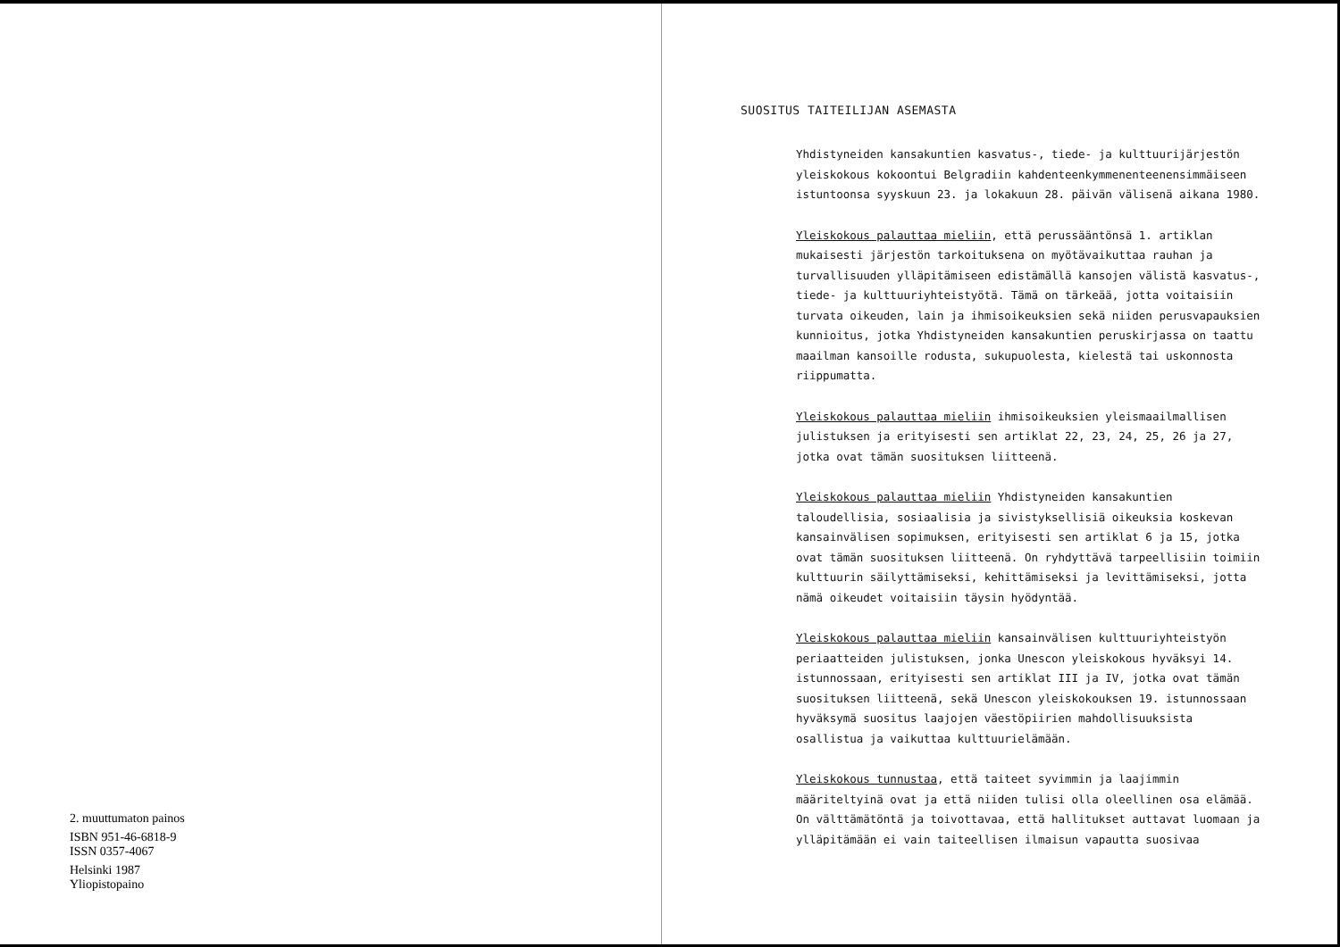2. muuttumaton painos
ISBN 951-46-6818-9
ISSN 0357-4067
Helsinki 1987
Yliopistopaino
SUOSITUS TAITEILIJAN ASEMASTA
Yhdistyneiden kansakuntien kasvatus-, tiede- ja kulttuurijärjestön yleiskokous kokoontui Belgradiin kahdenteenkymmenenteenensimmäiseen istuntoonsa syyskuun 23. ja lokakuun 28. päivän välisenä aikana 1980.
Yleiskokous palauttaa mieliin, että perussääntönsä 1. artiklan mukaisesti järjestön tarkoituksena on myötävaikuttaa rauhan ja turvallisuuden ylläpitämiseen edistämällä kansojen välistä kasvatus-, tiede- ja kulttuuriyhteistyötä. Tämä on tärkeää, jotta voitaisiin turvata oikeuden, lain ja ihmisoikeuksien sekä niiden perusvapauksien kunnioitus, jotka Yhdistyneiden kansakuntien peruskirjassa on taattu maailman kansoille rodusta, sukupuolesta, kielestä tai uskonnosta riippumatta.
Yleiskokous palauttaa mieliin ihmisoikeuksien yleismaailmallisen julistuksen ja erityisesti sen artiklat 22, 23, 24, 25, 26 ja 27, jotka ovat tämän suosituksen liitteenä.
Yleiskokous palauttaa mieliin Yhdistyneiden kansakuntien taloudellisia, sosiaalisia ja sivistyksellisiä oikeuksia koskevan kansainvälisen sopimuksen, erityisesti sen artiklat 6 ja 15, jotka ovat tämän suosituksen liitteenä. On ryhdyttävä tarpeellisiin toimiin kulttuurin säilyttämiseksi, kehittämiseksi ja levittämiseksi, jotta nämä oikeudet voitaisiin täysin hyödyntää.
Yleiskokous palauttaa mieliin kansainvälisen kulttuuriyhteistyön periaatteiden julistuksen, jonka Unescon yleiskokous hyväksyi 14. istunnossaan, erityisesti sen artiklat III ja IV, jotka ovat tämän suosituksen liitteenä, sekä Unescon yleiskokouksen 19. istunnossaan hyväksymä suositus laajojen väestöpiirien mahdollisuuksista osallistua ja vaikuttaa kulttuurielämään.
Yleiskokous tunnustaa, että taiteet syvimmin ja laajimmin määriteltyinä ovat ja että niiden tulisi olla oleellinen osa elämää. On välttämätöntä ja toivottavaa, että hallitukset auttavat luomaan ja ylläpitämään ei vain taiteellisen ilmaisun vapautta suosivaa